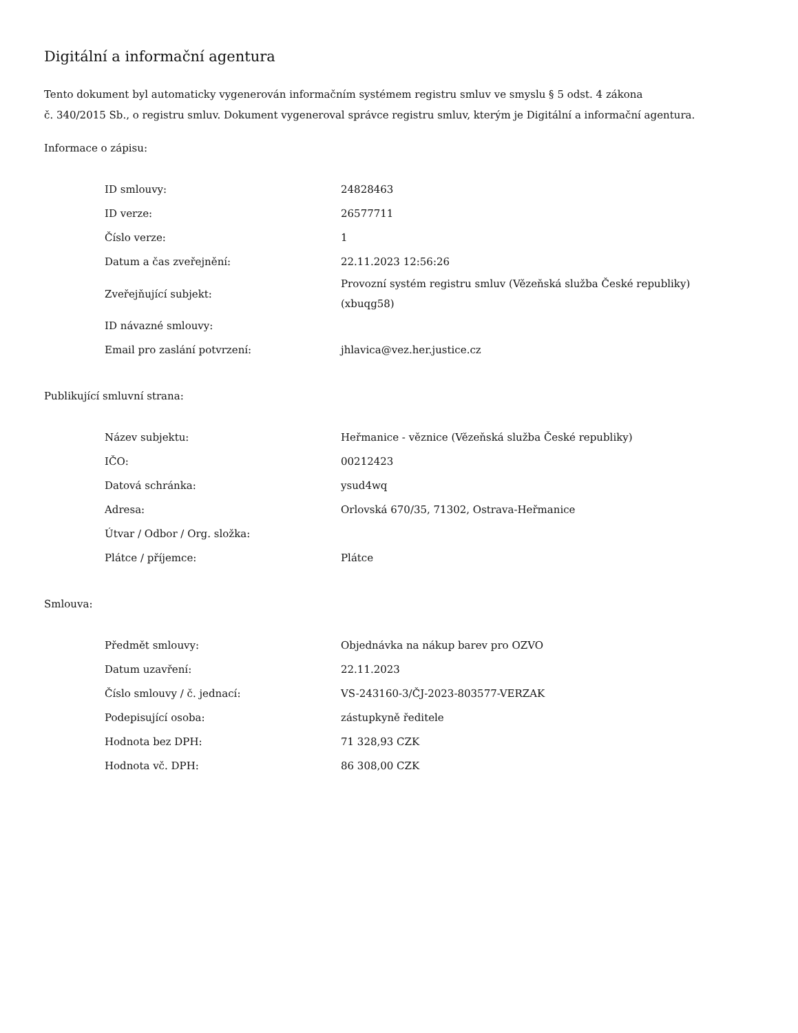Digitální a informační agentura
Tento dokument byl automaticky vygenerován informačním systémem registru smluv ve smyslu § 5 odst. 4 zákona
č. 340/2015 Sb., o registru smluv. Dokument vygeneroval správce registru smluv, kterým je Digitální a informační agentura.
Informace o zápisu:
| ID smlouvy: | 24828463 |
| ID verze: | 26577711 |
| Číslo verze: | 1 |
| Datum a čas zveřejnění: | 22.11.2023 12:56:26 |
| Zveřejňující subjekt: | Provozní systém registru smluv (Vězeňská služba České republiky) (xbuqg58) |
| ID návazné smlouvy: | |
| Email pro zaslání potvrzení: | jhlavica@vez.her.justice.cz |
Publikující smluvní strana:
| Název subjektu: | Heřmanice - věznice (Vězeňská služba České republiky) |
| IČO: | 00212423 |
| Datová schránka: | ysud4wq |
| Adresa: | Orlovská 670/35, 71302, Ostrava-Heřmanice |
| Útvar / Odbor / Org. složka: | |
| Plátce / příjemce: | Plátce |
Smlouva:
| Předmět smlouvy: | Objednávka na nákup barev pro OZVO |
| Datum uzavření: | 22.11.2023 |
| Číslo smlouvy / č. jednací: | VS-243160-3/ČJ-2023-803577-VERZAK |
| Podepisující osoba: | zástupkyně ředitele |
| Hodnota bez DPH: | 71 328,93 CZK |
| Hodnota vč. DPH: | 86 308,00 CZK |